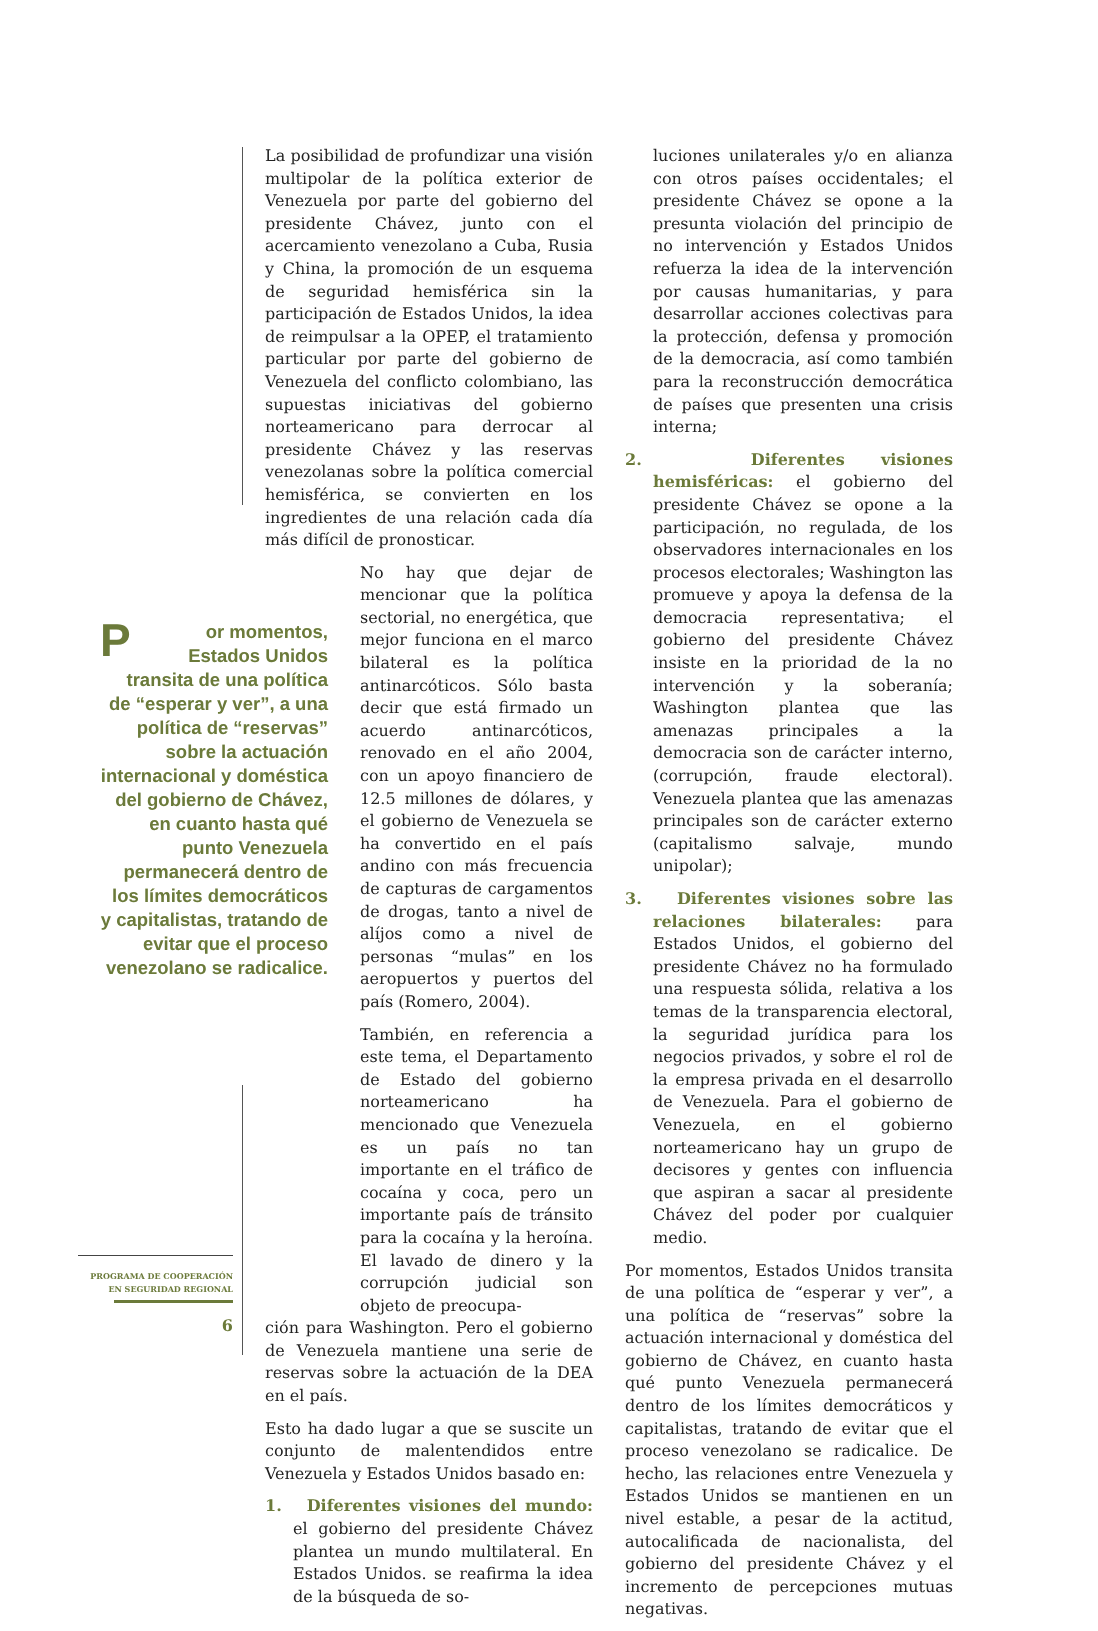La posibilidad de profundizar una visión multipolar de la política exterior de Venezuela por parte del gobierno del presidente Chávez, junto con el acercamiento venezolano a Cuba, Rusia y China, la promoción de un esquema de seguridad hemisférica sin la participación de Estados Unidos, la idea de reimpulsar a la OPEP, el tratamiento particular por parte del gobierno de Venezuela del conflicto colombiano, las supuestas iniciativas del gobierno norteamericano para derrocar al presidente Chávez y las reservas venezolanas sobre la política comercial hemisférica, se convierten en los ingredientes de una relación cada día más difícil de pronosticar.
No hay que dejar de mencionar que la política sectorial, no energética, que mejor funciona en el marco bilateral es la política antinarcóticos. Sólo basta decir que está firmado un acuerdo antinarcóticos, renovado en el año 2004, con un apoyo financiero de 12.5 millones de dólares, y el gobierno de Venezuela se ha convertido en el país andino con más frecuencia de capturas de cargamentos de drogas, tanto a nivel de alíjos como a nivel de personas “mulas” en los aeropuertos y puertos del país (Romero, 2004).
También, en referencia a este tema, el Departamento de Estado del gobierno norteamericano ha mencionado que Venezuela es un país no tan importante en el tráfico de cocaína y coca, pero un importante país de tránsito para la cocaína y la heroína. El lavado de dinero y la corrupción judicial son objeto de preocupa-
ción para Washington. Pero el gobierno de Venezuela mantiene una serie de reservas sobre la actuación de la DEA en el país.
Esto ha dado lugar a que se suscite un conjunto de malentendidos entre Venezuela y Estados Unidos basado en:
1. Diferentes visiones del mundo: el gobierno del presidente Chávez plantea un mundo multilateral. En Estados Unidos. se reafirma la idea de la búsqueda de so-
luciones unilaterales y/o en alianza con otros países occidentales; el presidente Chávez se opone a la presunta violación del principio de no intervención y Estados Unidos refuerza la idea de la intervención por causas humanitarias, y para desarrollar acciones colectivas para la protección, defensa y promoción de la democracia, así como también para la reconstrucción democrática de países que presenten una crisis interna;
2. Diferentes visiones hemisféricas: el gobierno del presidente Chávez se opone a la participación, no regulada, de los observadores internacionales en los procesos electorales; Washington las promueve y apoya la defensa de la democracia representativa; el gobierno del presidente Chávez insiste en la prioridad de la no intervención y la soberanía; Washington plantea que las amenazas principales a la democracia son de carácter interno, (corrupción, fraude electoral). Venezuela plantea que las amenazas principales son de carácter externo (capitalismo salvaje, mundo unipolar);
3. Diferentes visiones sobre las relaciones bilaterales: para Estados Unidos, el gobierno del presidente Chávez no ha formulado una respuesta sólida, relativa a los temas de la transparencia electoral, la seguridad jurídica para los negocios privados, y sobre el rol de la empresa privada en el desarrollo de Venezuela. Para el gobierno de Venezuela, en el gobierno norteamericano hay un grupo de decisores y gentes con influencia que aspiran a sacar al presidente Chávez del poder por cualquier medio.
Por momentos, Estados Unidos transita de una política de “esperar y ver”, a una política de “reservas” sobre la actuación internacional y doméstica del gobierno de Chávez, en cuanto hasta qué punto Venezuela permanecerá dentro de los límites democráticos y capitalistas, tratando de evitar que el proceso venezolano se radicalice. De hecho, las relaciones entre Venezuela y Estados Unidos se mantienen en un nivel estable, a pesar de la actitud, autocalificada de nacionalista, del gobierno del presidente Chávez y el incremento de percepciones mutuas negativas.
Por momentos, Estados Unidos transita de una política de “esperar y ver”, a una política de “reservas” sobre la actuación internacional y doméstica del gobierno de Chávez, en cuanto hasta qué punto Venezuela permanecerá dentro de los límites democráticos y capitalistas, tratando de evitar que el proceso venezolano se radicalice.
PROGRAMA DE COOPERACIÓN
EN SEGURIDAD REGIONAL
6